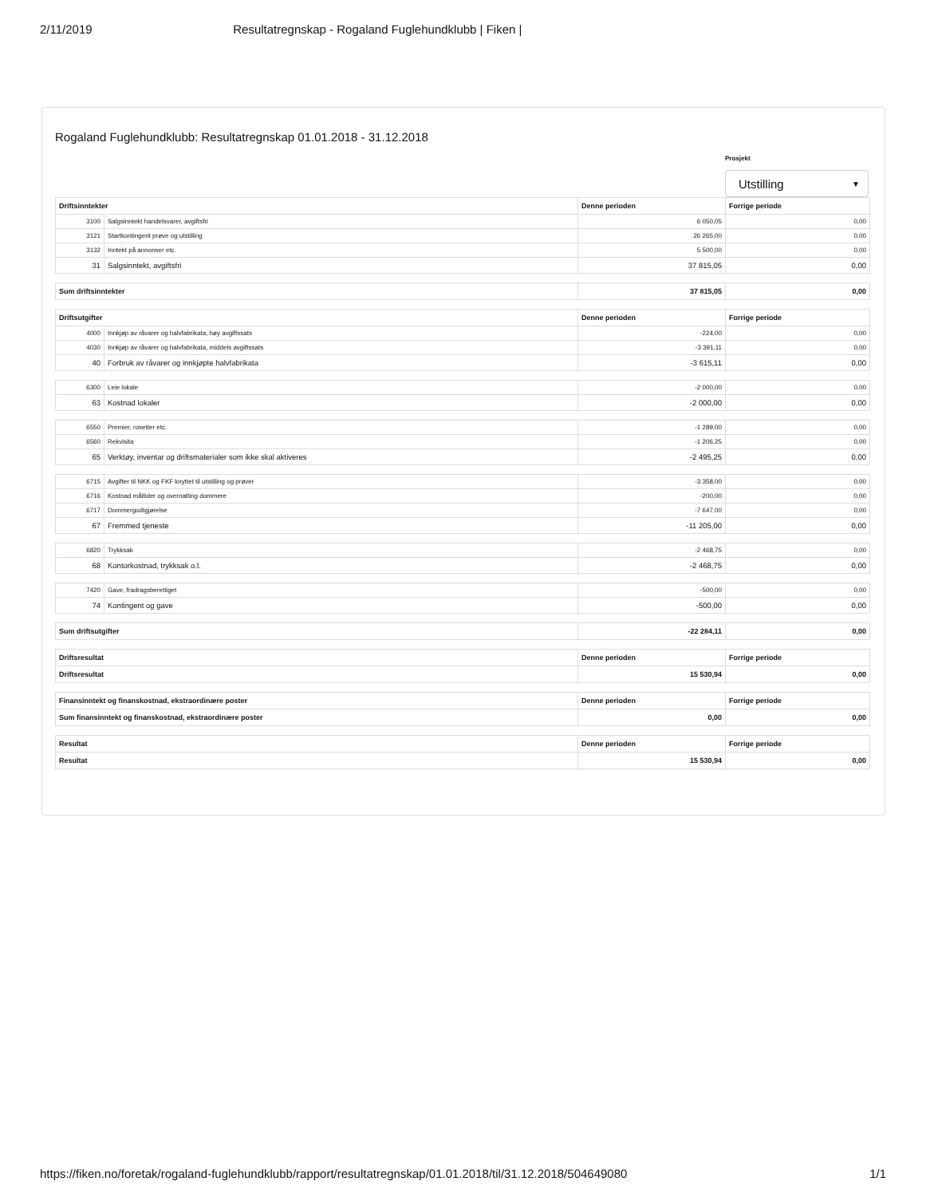2/11/2019 Resultatregnskap - Rogaland Fuglehundklubb | Fiken |
Rogaland Fuglehundklubb: Resultatregnskap 01.01.2018 - 31.12.2018
Prosjekt
Utstilling ▼
| Driftsinntekter | | Denne perioden | Forrige periode |
| --- | --- | --- | --- |
| 3100 | Salgsinntekt handelsvarer, avgiftsfri | 6 050,05 | 0,00 |
| 3121 | Startkontingent prøve og utstilling | 26 265,00 | 0,00 |
| 3132 | Inntekt på annonser etc. | 5 500,00 | 0,00 |
| 31 | Salgsinntekt, avgiftsfri | 37 815,05 | 0,00 |
| Sum driftsinntekter | | 37 815,05 | 0,00 |
| Driftsutgifter | | Denne perioden | Forrige periode |
| 4000 | Innkjøp av råvarer og halvfabrikata, høy avgiftssats | -224,00 | 0,00 |
| 4030 | Innkjøp av råvarer og halvfabrikata, middels avgiftssats | -3 391,11 | 0,00 |
| 40 | Forbruk av råvarer og innkjøpte halvfabrikata | -3 615,11 | 0,00 |
| 6300 | Leie lokale | -2 000,00 | 0,00 |
| 63 | Kostnad lokaler | -2 000,00 | 0,00 |
| 6550 | Premier, rosetter etc. | -1 289,00 | 0,00 |
| 6560 | Rekvisita | -1 206,25 | 0,00 |
| 65 | Verktøy, inventar og driftsmaterialer som ikke skal aktiveres | -2 495,25 | 0,00 |
| 6715 | Avgifter til NKK og FKF knyttet til utstilling og prøver | -3 358,00 | 0,00 |
| 6716 | Kostnad måltider og overnatting dommere | -200,00 | 0,00 |
| 6717 | Dommergodtgjørelse | -7 647,00 | 0,00 |
| 67 | Fremmed tjeneste | -11 205,00 | 0,00 |
| 6820 | Trykksak | -2 468,75 | 0,00 |
| 68 | Kontorkostnad, trykksak o.l. | -2 468,75 | 0,00 |
| 7420 | Gave, fradragsberettiget | -500,00 | 0,00 |
| 74 | Kontingent og gave | -500,00 | 0,00 |
| Sum driftsutgifter | | -22 284,11 | 0,00 |
| Driftsresultat | | Denne perioden | Forrige periode |
| Driftsresultat | | 15 530,94 | 0,00 |
| Finansinntekt og finanskostnad, ekstraordinære poster | | Denne perioden | Forrige periode |
| Sum finansinntekt og finanskostnad, ekstraordinære poster | | 0,00 | 0,00 |
| Resultat | | Denne perioden | Forrige periode |
| Resultat | | 15 530,94 | 0,00 |
https://fiken.no/foretak/rogaland-fuglehundklubb/rapport/resultatregnskap/01.01.2018/til/31.12.2018/504649080 1/1